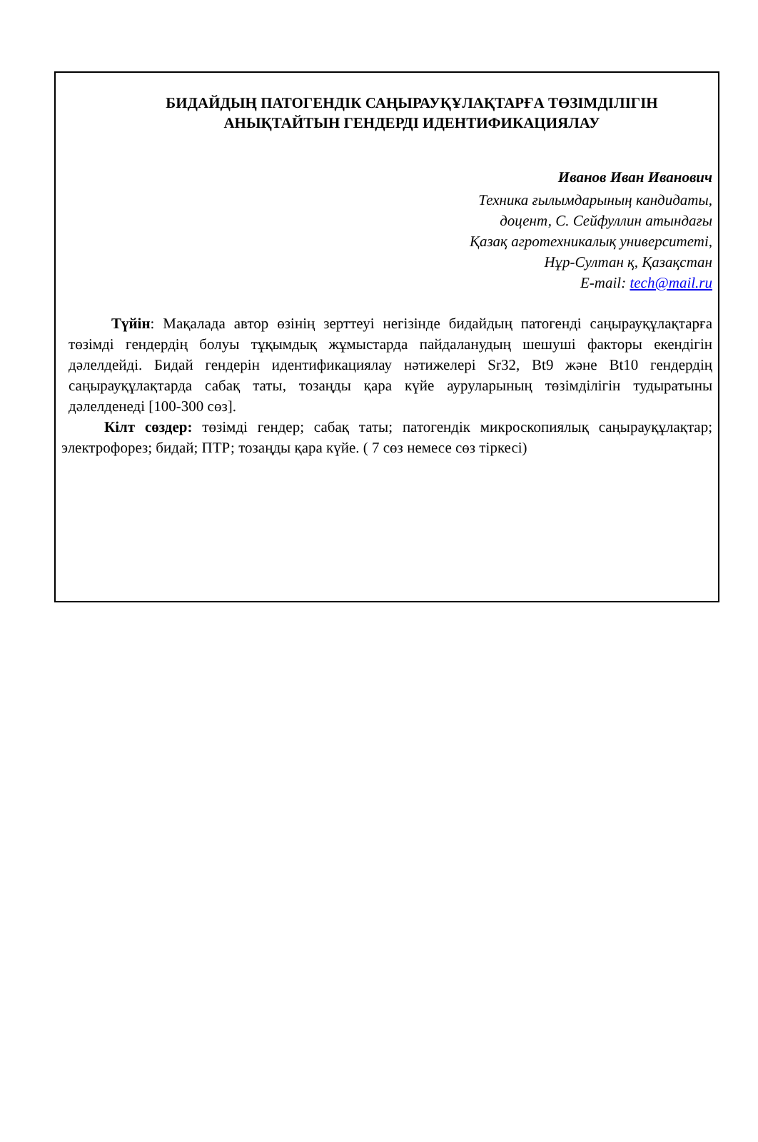БИДАЙДЫҢ ПАТОГЕНДІК САҢЫРАУҚҰЛАҚТАРҒА ТӨЗІМДІЛІГІН
АНЫҚТАЙТЫН ГЕНДЕРДІ ИДЕНТИФИКАЦИЯЛАУ
Иванов Иван Иванович
Техника ғылымдарының кандидаты,
доцент, С. Сейфуллин атындағы
Қазақ агротехникалық университеті,
Нұр-Султан қ, Қазақстан
E-mail: tech@mail.ru
Түйін: Мақалада автор өзінің зерттеуі негізінде бидайдың патогенді саңырауқұлақтарға төзімді гендердің болуы тұқымдық жұмыстарда пайдаланудың шешуші факторы екендігін дәлелдейді. Бидай гендерін идентификациялау нәтижелері Sr32, Bt9 және Bt10 гендердің саңырауқұлақтарда сабақ таты, тозаңды қара күйе ауруларының төзімділігін тудыратыны дәлелденеді [100-300 сөз].
Кілт сөздер: төзімді гендер; сабақ таты; патогендік микроскопиялық саңырауқұлақтар; электрофорез; бидай; ПТР; тозаңды қара күйе. ( 7 сөз немесе сөз тіркесі)